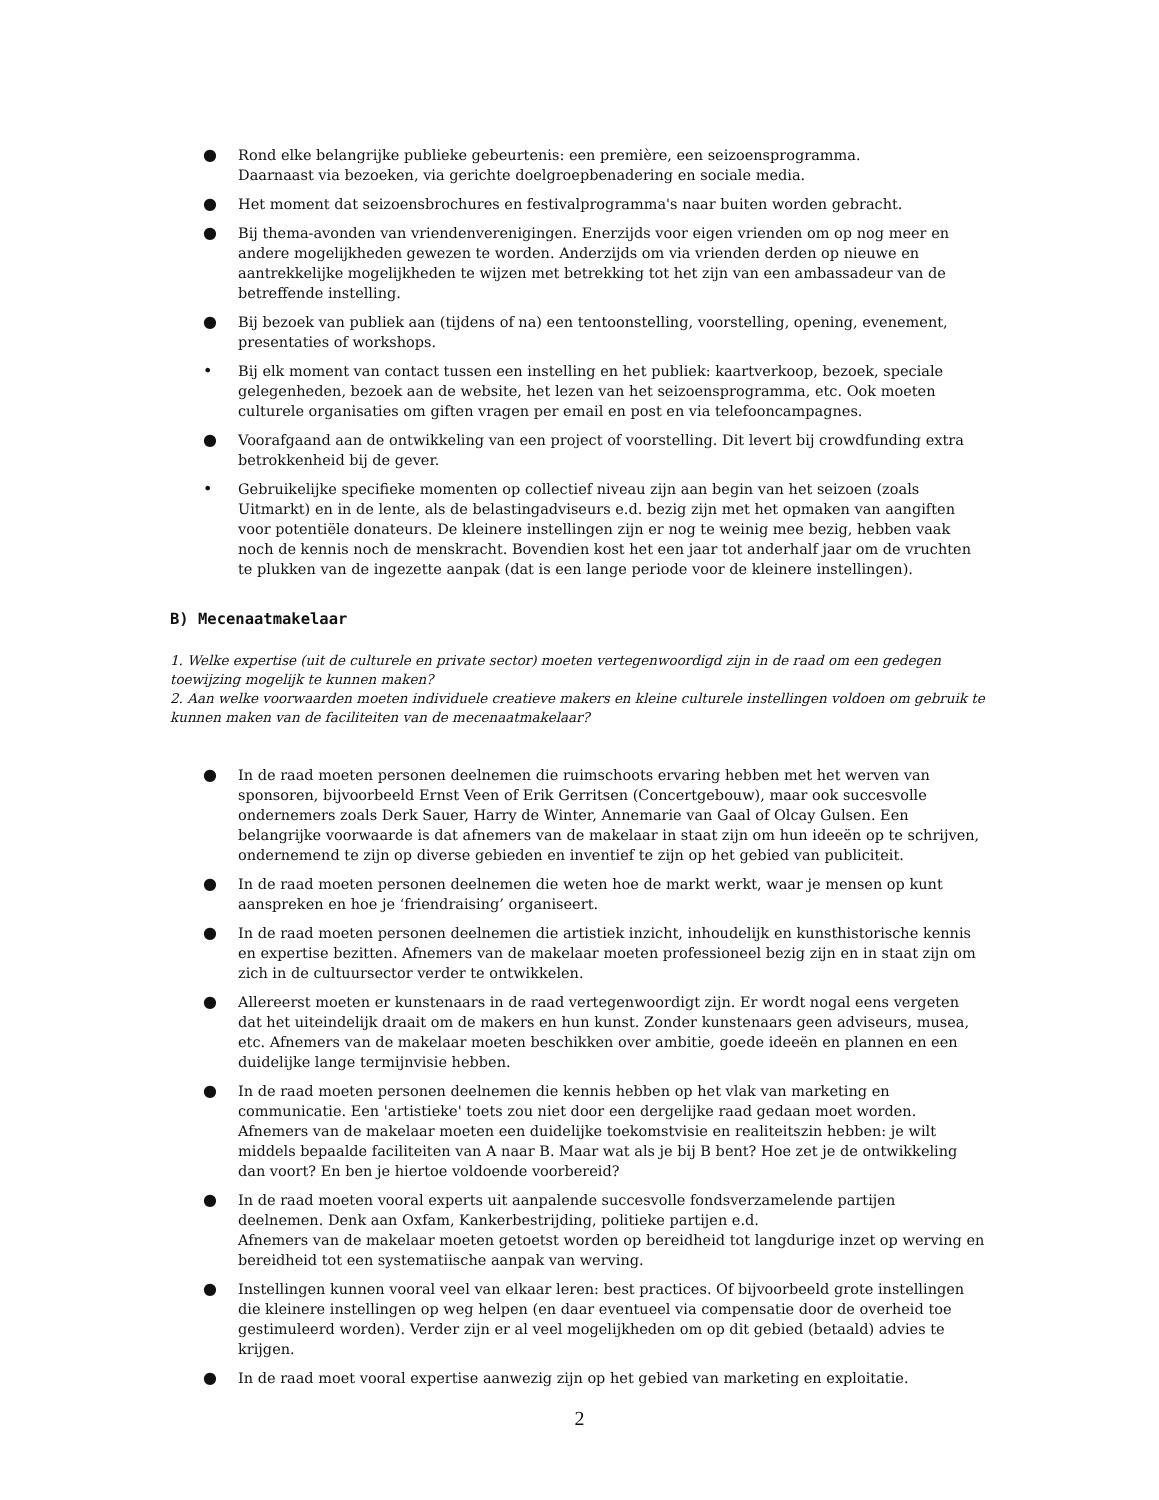● Rond elke belangrijke publieke gebeurtenis: een première, een seizoensprogramma.
Daarnaast via bezoeken, via gerichte doelgroepbenadering en sociale media.
● Het moment dat seizoensbrochures en festivalprogramma's naar buiten worden gebracht.
● Bij thema-avonden van vriendenverenigingen. Enerzijds voor eigen vrienden om op nog meer en andere mogelijkheden gewezen te worden. Anderzijds om via vrienden derden op nieuwe en aantrekkelijke mogelijkheden te wijzen met betrekking tot het zijn van een ambassadeur van de betreffende instelling.
● Bij bezoek van publiek aan (tijdens of na) een tentoonstelling, voorstelling, opening, evenement, presentaties of workshops.
• Bij elk moment van contact tussen een instelling en het publiek: kaartverkoop, bezoek, speciale gelegenheden, bezoek aan de website, het lezen van het seizoensprogramma, etc. Ook moeten culturele organisaties om giften vragen per email en post en via telefooncampagnes.
● Voorafgaand aan de ontwikkeling van een project of voorstelling. Dit levert bij crowdfunding extra betrokkenheid bij de gever.
• Gebruikelijke specifieke momenten op collectief niveau zijn aan begin van het seizoen (zoals Uitmarkt) en in de lente, als de belastingadviseurs e.d. bezig zijn met het opmaken van aangiften voor potentiële donateurs. De kleinere instellingen zijn er nog te weinig mee bezig, hebben vaak noch de kennis noch de menskracht. Bovendien kost het een jaar tot anderhalf jaar om de vruchten te plukken van de ingezette aanpak (dat is een lange periode voor de kleinere instellingen).
B) Mecenaatmakelaar
1. Welke expertise (uit de culturele en private sector) moeten vertegenwoordigd zijn in de raad om een gedegen toewijzing mogelijk te kunnen maken?
2. Aan welke voorwaarden moeten individuele creatieve makers en kleine culturele instellingen voldoen om gebruik te kunnen maken van de faciliteiten van de mecenaatmakelaar?
● In de raad moeten personen deelnemen die ruimschoots ervaring hebben met het werven van sponsoren, bijvoorbeeld Ernst Veen of Erik Gerritsen (Concertgebouw), maar ook succesvolle ondernemers zoals Derk Sauer, Harry de Winter, Annemarie van Gaal of Olcay Gulsen. Een belangrijke voorwaarde is dat afnemers van de makelaar in staat zijn om hun ideeën op te schrijven, ondernemend te zijn op diverse gebieden en inventief te zijn op het gebied van publiciteit.
● In de raad moeten personen deelnemen die weten hoe de markt werkt, waar je mensen op kunt aanspreken en hoe je ‘friendraising’ organiseert.
● In de raad moeten personen deelnemen die artistiek inzicht, inhoudelijk en kunsthistorische kennis en expertise bezitten. Afnemers van de makelaar moeten professioneel bezig zijn en in staat zijn om zich in de cultuursector verder te ontwikkelen.
● Allereerst moeten er kunstenaars in de raad vertegenwoordigt zijn. Er wordt nogal eens vergeten dat het uiteindelijk draait om de makers en hun kunst. Zonder kunstenaars geen adviseurs, musea, etc. Afnemers van de makelaar moeten beschikken over ambitie, goede ideeën en plannen en een duidelijke lange termijnvisie hebben.
● In de raad moeten personen deelnemen die kennis hebben op het vlak van marketing en communicatie. Een 'artistieke' toets zou niet door een dergelijke raad gedaan moet worden. Afnemers van de makelaar moeten een duidelijke toekomstvisie en realiteitszin hebben: je wilt middels bepaalde faciliteiten van A naar B. Maar wat als je bij B bent? Hoe zet je de ontwikkeling dan voort? En ben je hiertoe voldoende voorbereid?
● In de raad moeten vooral experts uit aanpalende succesvolle fondsverzamelende partijen deelnemen. Denk aan Oxfam, Kankerbestrijding, politieke partijen e.d.
Afnemers van de makelaar moeten getoetst worden op bereidheid tot langdurige inzet op werving en bereidheid tot een systematiische aanpak van werving.
● Instellingen kunnen vooral veel van elkaar leren: best practices. Of bijvoorbeeld grote instellingen die kleinere instellingen op weg helpen (en daar eventueel via compensatie door de overheid toe gestimuleerd worden). Verder zijn er al veel mogelijkheden om op dit gebied (betaald) advies te krijgen.
● In de raad moet vooral expertise aanwezig zijn op het gebied van marketing en exploitatie.
2